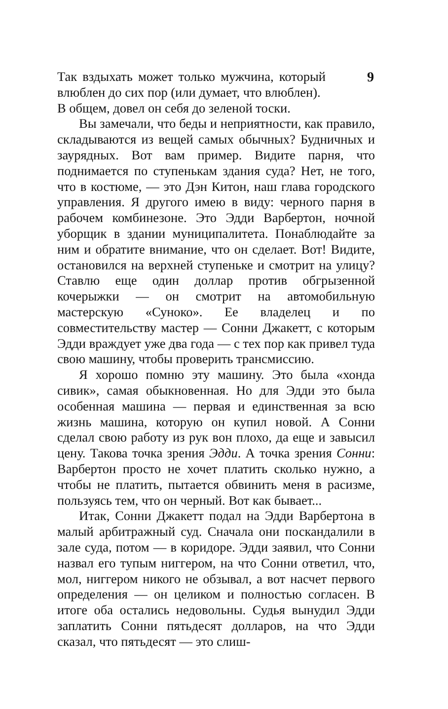9
Так вздыхать может только мужчина, который влюблен до сих пор (или думает, что влюблен).
В общем, довел он себя до зеленой тоски.
Вы замечали, что беды и неприятности, как правило, складываются из вещей самых обычных? Будничных и заурядных. Вот вам пример. Видите парня, что поднимается по ступенькам здания суда? Нет, не того, что в костюме, — это Дэн Китон, наш глава городского управления. Я другого имею в виду: черного парня в рабочем комбинезоне. Это Эдди Варбертон, ночной уборщик в здании муниципалитета. Понаблюдайте за ним и обратите внимание, что он сделает. Вот! Видите, остановился на верхней ступеньке и смотрит на улицу? Ставлю еще один доллар против обгрызенной кочерыжки — он смотрит на автомобильную мастерскую «Суноко». Ее владелец и по совместительству мастер — Сонни Джакетт, с которым Эдди враждует уже два года — с тех пор как привел туда свою машину, чтобы проверить трансмиссию.
Я хорошо помню эту машину. Это была «хонда сивик», самая обыкновенная. Но для Эдди это была особенная машина — первая и единственная за всю жизнь машина, которую он купил новой. А Сонни сделал свою работу из рук вон плохо, да еще и завысил цену. Такова точка зрения Эдди. А точка зрения Сонни: Варбертон просто не хочет платить сколько нужно, а чтобы не платить, пытается обвинить меня в расизме, пользуясь тем, что он черный. Вот как бывает...
Итак, Сонни Джакетт подал на Эдди Варбертона в малый арбитражный суд. Сначала они поскандалили в зале суда, потом — в коридоре. Эдди заявил, что Сонни назвал его тупым ниггером, на что Сонни ответил, что, мол, ниггером никого не обзывал, а вот насчет первого определения — он целиком и полностью согласен. В итоге оба остались недовольны. Судья вынудил Эдди заплатить Сонни пятьдесят долларов, на что Эдди сказал, что пятьдесят — это слиш-